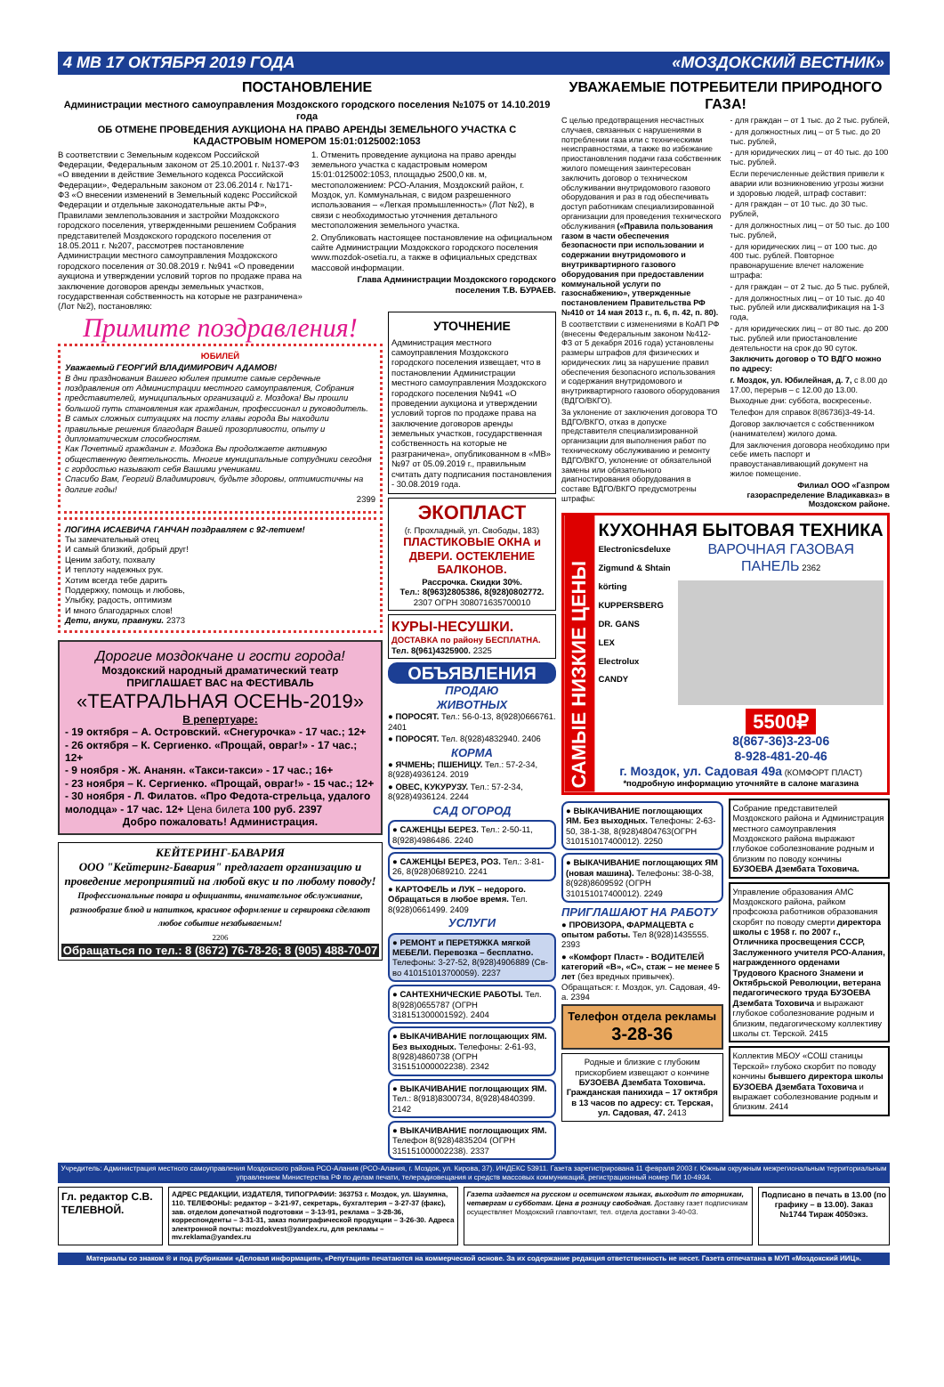4 МВ 17 ОКТЯБРЯ 2019 ГОДА «МОЗДОКСКИЙ ВЕСТНИК»
ПОСТАНОВЛЕНИЕ
Администрации местного самоуправления Моздокского городского поселения №1075 от 14.10.2019 года
ОБ ОТМЕНЕ ПРОВЕДЕНИЯ АУКЦИОНА НА ПРАВО АРЕНДЫ ЗЕМЕЛЬНОГО УЧАСТКА С КАДАСТРОВЫМ НОМЕРОМ 15:01:0125002:1053
В соответствии с Земельным кодексом Российской Федерации, Федеральным законом от 25.10.2001 г. №137-ФЗ «О введении в действие Земельного кодекса Российской Федерации», Федеральным законом от 23.06.2014 г. №171-ФЗ «О внесении изменений в Земельный кодекс Российской Федерации и отдельные законодательные акты РФ», Правилами землепользования и застройки Моздокского городского поселения, утвержденными решением Собрания представителей Моздокского городского поселения от 18.05.2011 г. №207, рассмотрев постановление Администрации местного самоуправления Моздокского городского поселения от 30.08.2019 г. №941 «О проведении аукциона и утверждении условий торгов по продаже права на заключение договоров аренды земельных участков, государственная собственность на которые не разграничена» (Лот №2), постановляю:
1. Отменить проведение аукциона на право аренды земельного участка с кадастровым номером 15:01:0125002:1053, площадью 2500,0 кв. м, местоположением: РСО-Алания, Моздокский район, г. Моздок, ул. Коммунальная, с видом разрешенного использования – «Легкая промышленность» (Лот №2), в связи с необходимостью уточнения детального местоположения земельного участка.
2. Опубликовать настоящее постановление на официальном сайте Администрации Моздокского городского поселения www.mozdok-osetia.ru, а также в официальных средствах массовой информации.
Глава Администрации Моздокского городского поселения Т.В. БУРАЕВ.
Примите поздравления!
ЮБИЛЕЙ
Уважаемый ГЕОРГИЙ ВЛАДИМИРОВИЧ АДАМОВ!
В дни празднования Вашего юбилея примите самые сердечные поздравления от Администрации местного самоуправления, Собрания представителей, муниципальных организаций г. Моздока! Вы прошли большой путь становления как гражданин, профессионал и руководитель.
В самых сложных ситуациях на посту главы города Вы находили правильные решения благодаря Вашей прозорливости, опыту и дипломатическим способностям.
Как Почетный гражданин г. Моздока Вы продолжаете активную общественную деятельность. Многие муниципальные сотрудники сегодня с гордостью называют себя Вашими учениками.
Спасибо Вам, Георгий Владимирович, будьте здоровы, оптимистичны на долгие годы!
2399
ЛОГИНА ИСАЕВИЧА ГАНЧАН поздравляем с 92-летием!
Ты замечательный отец
И самый близкий, добрый друг!
Ценим заботу, похвалу
И теплоту надежных рук.
Хотим всегда тебе дарить
Поддержку, помощь и любовь,
Улыбку, радость, оптимизм
И много благодарных слов!
Дети, внуки, правнуки. 2373
Дорогие моздокчане и гости города!
Моздокский народный драматический театр
ПРИГЛАШАЕТ ВАС на ФЕСТИВАЛЬ
«ТЕАТРАЛЬНАЯ ОСЕНЬ-2019»
В репертуаре:
- 19 октября – А. Островский. «Снегурочка» - 17 час.; 12+
- 26 октября – К. Сергиенко. «Прощай, овраг!» - 17 час.; 12+
- 9 ноября - Ж. Ананян. «Такси-такси» - 17 час.; 16+
- 23 ноября – К. Сергиенко. «Прощай, овраг!» - 15 час.; 12+
- 30 ноября - Л. Филатов. «Про Федота-стрельца, удалого молодца» - 17 час. 12+ Цена билета 100 руб. 2397
Добро пожаловать! Администрация.
КЕЙТЕРИНГ-БАВАРИЯ
ООО "Кейтеринг-Бавария" предлагает организацию и проведение мероприятий на любой вкус и по любому поводу!
Профессиональные повара и официанты, внимательное обслуживание, разнообразие блюд и напитков, красивое оформление и сервировка сделают любое событие незабываемым!
2206
Обращаться по тел.: 8 (8672) 76-78-26; 8 (905) 488-70-07
УТОЧНЕНИЕ
Администрация местного самоуправления Моздокского городского поселения извещает, что в постановлении Администрации местного самоуправления Моздокского городского поселения №941 «О проведении аукциона и утверждении условий торгов по продаже права на заключение договоров аренды земельных участков, государственная собственность на которые не разграничена», опубликованном в «МВ» №97 от 05.09.2019 г., правильным считать дату подписания постановления - 30.08.2019 года.
ЭКОПЛАСТ
(г. Прохладный, ул. Свободы, 183)
ПЛАСТИКОВЫЕ ОКНА и ДВЕРИ. ОСТЕКЛЕНИЕ БАЛКОНОВ.
Рассрочка. Скидки 30%.
Тел.: 8(963)2805386, 8(928)0802772. 2307 ОГРН 308071635700010
КУРЫ-НЕСУШКИ.
ДОСТАВКА по району БЕСПЛАТНА.
Тел. 8(961)4325900. 2325
ОБЪЯВЛЕНИЯ
ПРОДАЮ
ЖИВОТНЫХ
● ПОРОСЯТ. Тел.: 56-0-13, 8(928)0666761. 2401
● ПОРОСЯТ. Тел. 8(928)4832940. 2406
КОРМА
● ЯЧМЕНЬ; ПШЕНИЦУ. Тел.: 57-2-34, 8(928)4936124. 2019
● ОВЕС, КУКУРУЗУ. Тел.: 57-2-34, 8(928)4936124. 2244
САД ОГОРОД
● САЖЕНЦЫ БЕРЕЗ. Тел.: 2-50-11, 8(928)4986486. 2240
● САЖЕНЦЫ БЕРЕЗ, РОЗ. Тел.: 3-81-26, 8(928)0689210. 2241
● КАРТОФЕЛЬ и ЛУК – недорого. Обращаться в любое время. Тел. 8(928)0661499. 2409
УСЛУГИ
● РЕМОНТ и ПЕРЕТЯЖКА мягкой МЕБЕЛИ. Перевозка – бесплатно. Телефоны: 3-27-52, 8(928)4906889 (Св-во 410151013700059). 2237
● САНТЕХНИЧЕСКИЕ РАБОТЫ. Тел. 8(928)0655787 (ОГРН 318151300001592). 2404
● ВЫКАЧИВАНИЕ поглощающих ЯМ. Без выходных. Телефоны: 2-61-93, 8(928)4860738 (ОГРН 315151000002238). 2342
● ВЫКАЧИВАНИЕ поглощающих ЯМ. Тел.: 8(918)8300734, 8(928)4840399. 2142
● ВЫКАЧИВАНИЕ поглощающих ЯМ. Телефон 8(928)4835204 (ОГРН 315151000002238). 2337
УВАЖАЕМЫЕ ПОТРЕБИТЕЛИ ПРИРОДНОГО ГАЗА!
С целью предотвращения несчастных случаев, связанных с нарушениями в потреблении газа или с техническими неисправностями, а также во избежание приостановления подачи газа собственник жилого помещения заинтересован заключить договор о техническом обслуживании внутридомового газового оборудования и раз в год обеспечивать доступ работникам специализированной организации для проведения технического обслуживания («Правила пользования газом в части обеспечения безопасности при использовании и содержании внутридомового и внутриквартирного газового оборудования при предоставлении коммунальной услуги по газоснабжению», утвержденные постановлением Правительства РФ №410 от 14 мая 2013 г., п. 6, п. 42, п. 80).
В соответствии с изменениями в КоАП РФ (внесены Федеральным законом №412-ФЗ от 5 декабря 2016 года) установлены размеры штрафов для физических и юридических лиц за нарушение правил обеспечения безопасного использования и содержания внутридомового и внутриквартирного газового оборудования (ВДГО/ВКГО).
За уклонение от заключения договора ТО ВДГО/ВКГО, отказ в допуске представителя специализированной организации для выполнения работ по техническому обслуживанию и ремонту ВДГО/ВКГО, уклонение от обязательной замены или обязательного диагностирования оборудования в составе ВДГО/ВКГО предусмотрены штрафы:
- для граждан – от 1 тыс. до 2 тыс. рублей,
- для должностных лиц – от 5 тыс. до 20 тыс. рублей,
- для юридических лиц – от 40 тыс. до 100 тыс. рублей.
Если перечисленные действия привели к аварии или возникновению угрозы жизни и здоровью людей, штраф составит:
- для граждан – от 10 тыс. до 30 тыс. рублей,
- для должностных лиц – от 50 тыс. до 100 тыс. рублей,
- для юридических лиц – от 100 тыс. до 400 тыс. рублей. Повторное правонарушение влечет наложение штрафа:
- для граждан – от 2 тыс. до 5 тыс. рублей,
- для должностных лиц – от 10 тыс. до 40 тыс. рублей или дисквалификация на 1-3 года,
- для юридических лиц – от 80 тыс. до 200 тыс. рублей или приостановление деятельности на срок до 90 суток.
Заключить договор о ТО ВДГО можно по адресу:
г. Моздок, ул. Юбилейная, д. 7, с 8.00 до 17.00, перерыв – с 12.00 до 13.00.
Выходные дни: суббота, воскресенье.
Телефон для справок 8(86736)3-49-14.
Договор заключается с собственником (нанимателем) жилого дома.
Для заключения договора необходимо при себе иметь паспорт и правоустанавливающий документ на жилое помещение.
Филиал ООО «Газпром газораспределение Владикавказ» в Моздокском районе.
САМЫЕ НИЗКИЕ ЦЕНЫ
КУХОННАЯ БЫТОВАЯ ТЕХНИКА
Electronicsdeluxe
Zigmund & Shtain
körting
KUPPERSBERG
DR. GANS
LEX
Electrolux
CANDY
ВАРОЧНАЯ ГАЗОВАЯ ПАНЕЛЬ 2362
5500₽
8(867-36)3-23-06
8-928-481-20-46
г. Моздок, ул. Садовая 49а (КОМФОРТ ПЛАСТ)
*подробную информацию уточняйте в салоне магазина
● ВЫКАЧИВАНИЕ поглощающих ЯМ. Без выходных. Телефоны: 2-63-50, 38-1-38, 8(928)4804763(ОГРН 310151017400012). 2250
● ВЫКАЧИВАНИЕ поглощающих ЯМ (новая машина). Телефоны: 38-0-38, 8(928)8609592 (ОГРН 310151017400012). 2249
ПРИГЛАШАЮТ НА РАБОТУ
● ПРОВИЗОРА, ФАРМАЦЕВТА с опытом работы. Тел 8(928)1435555. 2393
● «Комфорт Пласт» - ВОДИТЕЛЕЙ категорий «В», «С», стаж – не менее 5 лет (без вредных привычек). Обращаться: г. Моздок, ул. Садовая, 49-а. 2394
Телефон отдела рекламы
3-28-36
Родные и близкие с глубоким прискорбием извещают о кончине
БУЗОЕВА Дзембата Тоховича.
Гражданская панихида – 17 октября в 13 часов по адресу: ст. Терская, ул. Садовая, 47. 2413
Собрание представителей Моздокского района и Администрация местного самоуправления Моздокского района выражают глубокое соболезнование родным и близким по поводу кончины
БУЗОЕВА Дзембата Тоховича.
Управление образования АМС Моздокского района, райком профсоюза работников образования скорбят по поводу смерти директора школы с 1958 г. по 2007 г., Отличника просвещения СССР, Заслуженного учителя РСО-Алания, награжденного орденами Трудового Красного Знамени и Октябрьской Революции, ветерана педагогического труда БУЗОЕВА Дзембата Тоховича и выражают глубокое соболезнование родным и близким, педагогическому коллективу школы ст. Терской. 2415
Коллектив МБОУ «СОШ станицы Терской» глубоко скорбит по поводу кончины бывшего директора школы БУЗОЕВА Дзембата Тоховича и выражает соболезнование родным и близким. 2414
Учредитель: Администрация местного самоуправления Моздокского района РСО-Алания (РСО-Алания, г. Моздок, ул. Кирова, 37). ИНДЕКС 53911. Газета зарегистрирована 11 февраля 2003 г. Южным окружным межрегиональным территориальным управлением Министерства РФ по делам печати, телерадиовещания и средств массовых коммуникаций, регистрационный номер ПИ 10-4934.
Гл. редактор С.В. ТЕЛЕВНОЙ.
АДРЕС РЕДАКЦИИ, ИЗДАТЕЛЯ, ТИПОГРАФИИ: 363753 г. Моздок, ул. Шаумяна, 110. ТЕЛЕФОНЫ: редактор – 3-21-97, секретарь, бухгалтерия – 3-27-37 (факс), зав. отделом допечатной подготовки – 3-13-91, реклама – 3-28-36, корреспонденты – 3-31-31, заказ полиграфической продукции – 3-26-30. Адреса электронной почты: mozdokvest@yandex.ru, для рекламы – mv.reklama@yandex.ru
Газета издается на русском и осетинском языках, выходит по вторникам, четвергам и субботам. Цена в розницу свободная. Доставку газет подписчикам осуществляет Моздокский главпочтамт, тел. отдела доставки 3-40-03.
Подписано в печать в 13.00 (по графику – в 13.00). Заказ №1744 Тираж 4050экз.
Материалы со знаком ® и под рубриками «Деловая информация», «Репутация» печатаются на коммерческой основе. За их содержание редакция ответственность не несет. Газета отпечатана в МУП «Моздокский ИИЦ».